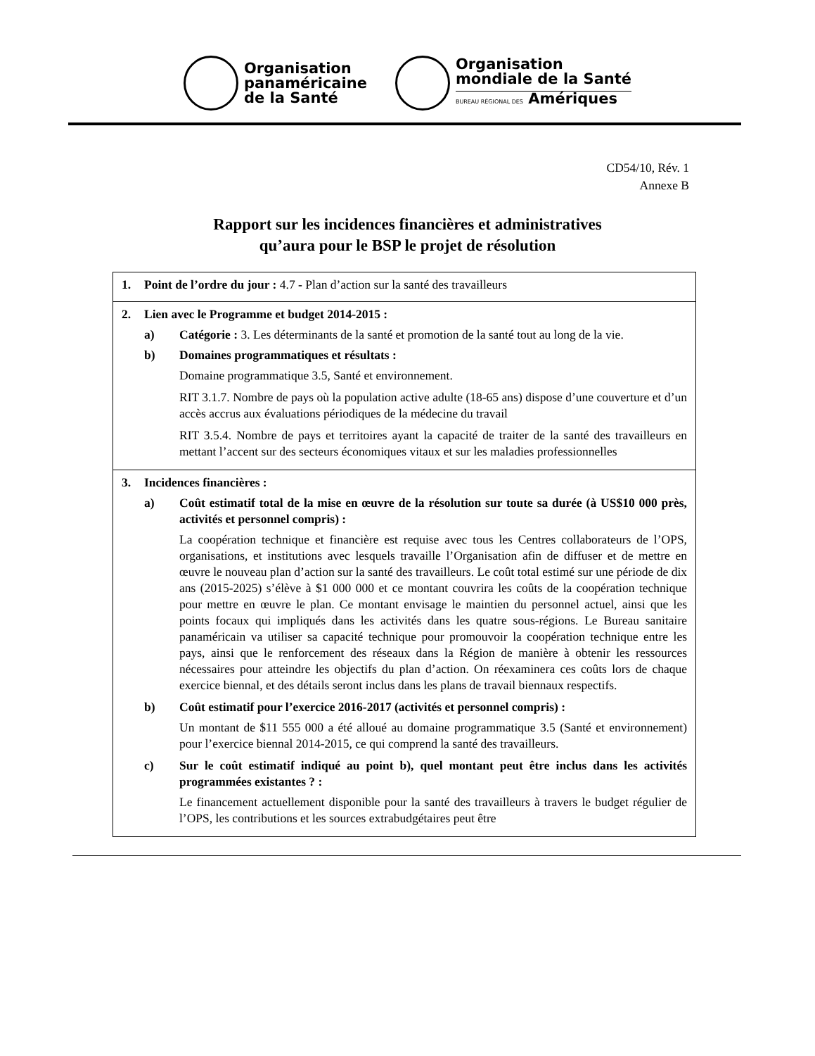Organisation
panaméricaine
de la Santé
Organisation
mondiale de la Santé
BUREAU RÉGIONAL DES Amériques
CD54/10, Rév. 1
Annexe B
Rapport sur les incidences financières et administratives
qu’aura pour le BSP le projet de résolution
| 1. Point de l’ordre du jour : 4.7 - Plan d’action sur la santé des travailleurs |
| 2. Lien avec le Programme et budget 2014-2015 : a) Catégorie : 3. Les déterminants de la santé et promotion de la santé tout au long de la vie. b) Domaines programmatiques et résultats : Domaine programmatique 3.5, Santé et environnement. RIT 3.1.7. Nombre de pays où la population active adulte (18-65 ans) dispose d’une couverture et d’un accès accrus aux évaluations périodiques de la médecine du travail RIT 3.5.4. Nombre de pays et territoires ayant la capacité de traiter de la santé des travailleurs en mettant l’accent sur des secteurs économiques vitaux et sur les maladies professionnelles |
| 3. Incidences financières : a) Coût estimatif total de la mise en œuvre de la résolution sur toute sa durée (à US$10 000 près, activités et personnel compris) : La coopération technique et financière est requise avec tous les Centres collaborateurs de l’OPS, organisations, et institutions avec lesquels travaille l’Organisation afin de diffuser et de mettre en œuvre le nouveau plan d’action sur la santé des travailleurs. Le coût total estimé sur une période de dix ans (2015-2025) s’élève à $1 000 000 et ce montant couvrira les coûts de la coopération technique pour mettre en œuvre le plan. Ce montant envisage le maintien du personnel actuel, ainsi que les points focaux qui impliqués dans les activités dans les quatre sous-régions. Le Bureau sanitaire panaméricain va utiliser sa capacité technique pour promouvoir la coopération technique entre les pays, ainsi que le renforcement des réseaux dans la Région de manière à obtenir les ressources nécessaires pour atteindre les objectifs du plan d’action. On réexaminera ces coûts lors de chaque exercice biennal, et des détails seront inclus dans les plans de travail biennaux respectifs. b) Coût estimatif pour l’exercice 2016-2017 (activités et personnel compris) : Un montant de $11 555 000 a été alloué au domaine programmatique 3.5 (Santé et environnement) pour l’exercice biennal 2014-2015, ce qui comprend la santé des travailleurs. c) Sur le coût estimatif indiqué au point b), quel montant peut être inclus dans les activités programmées existantes ? : Le financement actuellement disponible pour la santé des travailleurs à travers le budget régulier de l’OPS, les contributions et les sources extrabudgétaires peut être |